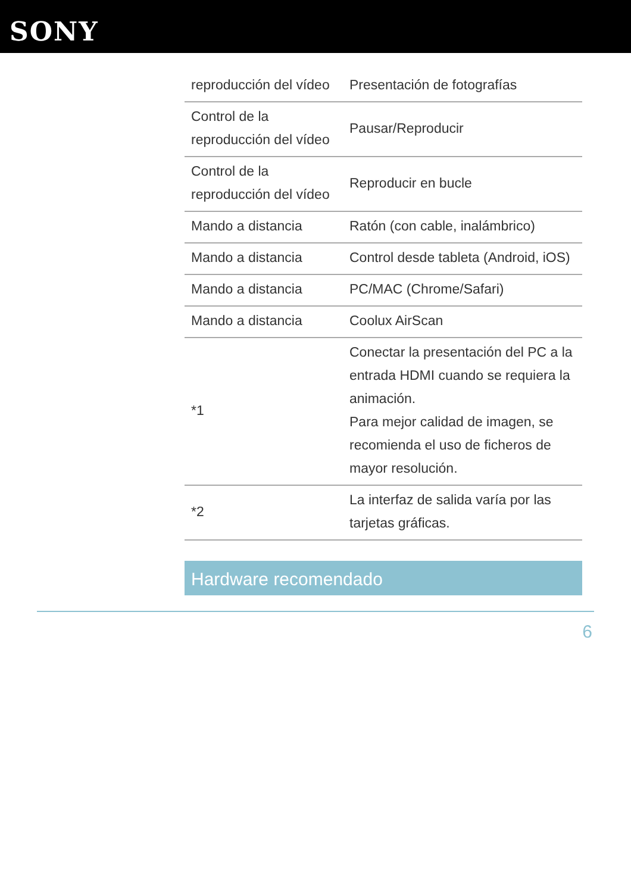SONY
| reproducción del vídeo | Presentación de fotografías |
| Control de la reproducción del vídeo | Pausar/Reproducir |
| Control de la reproducción del vídeo | Reproducir en bucle |
| Mando a distancia | Ratón (con cable, inalámbrico) |
| Mando a distancia | Control desde tableta (Android, iOS) |
| Mando a distancia | PC/MAC (Chrome/Safari) |
| Mando a distancia | Coolux AirScan |
| *1 | Conectar la presentación del PC a la entrada HDMI cuando se requiera la animación. Para mejor calidad de imagen, se recomienda el uso de ficheros de mayor resolución. |
| *2 | La interfaz de salida varía por las tarjetas gráficas. |
Hardware recomendado
6